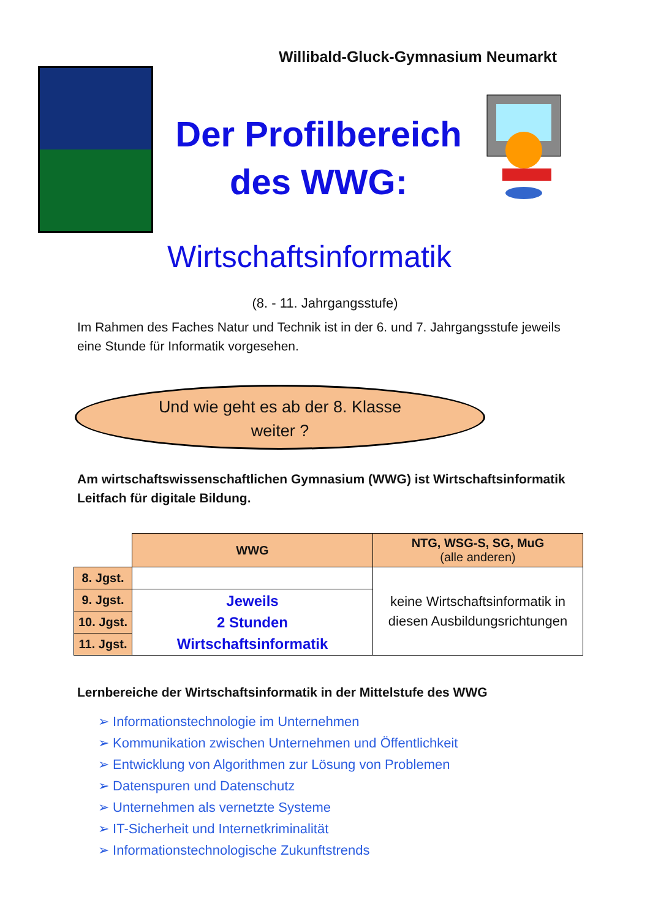Willibald-Gluck-Gymnasium Neumarkt
Der Profilbereich des WWG:
Wirtschaftsinformatik
(8. - 11. Jahrgangsstufe)
Im Rahmen des Faches Natur und Technik ist in der 6. und 7. Jahrgangsstufe jeweils eine Stunde für Informatik vorgesehen.
Und wie geht es ab der 8. Klasse
weiter ?
Am wirtschaftswissenschaftlichen Gymnasium (WWG) ist Wirtschaftsinformatik Leitfach für digitale Bildung.
| | WWG | NTG, WSG-S, SG, MuG (alle anderen) |
| 8. Jgst. | | keine Wirtschaftsinformatik in diesen Ausbildungsrichtungen |
| 9. Jgst. | Jeweils 2 Stunden Wirtschaftsinformatik | |
| 10. Jgst. | | |
| 11. Jgst. | | |
Lernbereiche der Wirtschaftsinformatik in der Mittelstufe des WWG
➢ Informationstechnologie im Unternehmen
➢ Kommunikation zwischen Unternehmen und Öffentlichkeit
➢ Entwicklung von Algorithmen zur Lösung von Problemen
➢ Datenspuren und Datenschutz
➢ Unternehmen als vernetzte Systeme
➢ IT-Sicherheit und Internetkriminalität
➢ Informationstechnologische Zukunftstrends